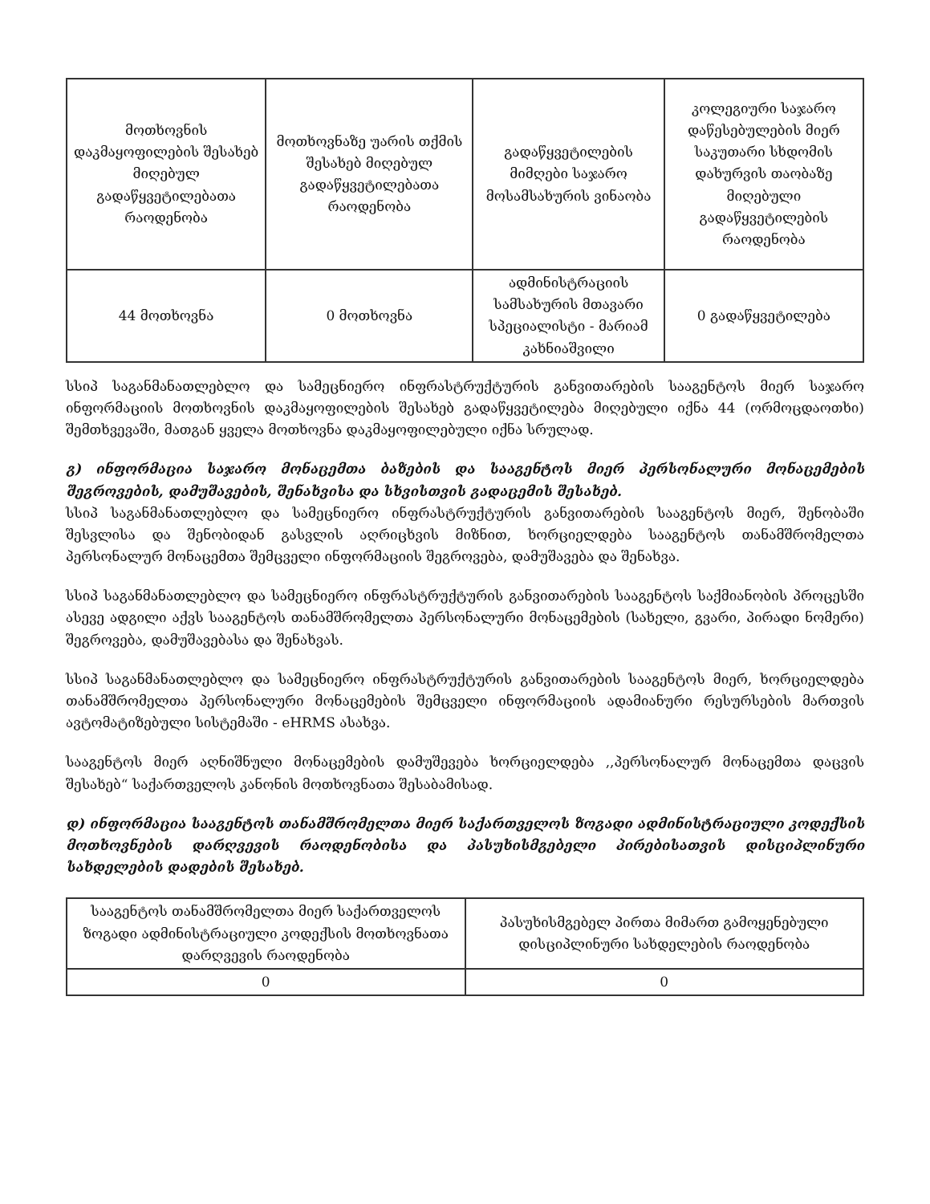| მოთხოვნის დაკმაყოფილების შესახებ მიღებულ გადაწყვეტილებათა რაოდენობა | მოთხოვნაზე უარის თქმის შესახებ მიღებულ გადაწყვეტილებათა რაოდენობა | გადაწყვეტილების მიმღები საჯარო მოსამსახურის ვინაობა | კოლეგიური საჯარო დაწესებულების მიერ საკუთარი სხდომის დახურვის თაობაზე მიღებული გადაწყვეტილების რაოდენობა |
| --- | --- | --- | --- |
| 44 მოთხოვნა | 0 მოთხოვნა | ადმინისტრაციის სამსახურის მთავარი სპეციალისტი - მარიამ კახნიაშვილი | 0 გადაწყვეტილება |
სსიპ საგანმანათლებლო და სამეცნიერო ინფრასტრუქტურის განვითარების სააგენტოს მიერ საჯარო ინფორმაციის მოთხოვნის დაკმაყოფილების შესახებ გადაწყვეტილება მიღებული იქნა 44 (ორმოცდაოთხი) შემთხვევაში, მათგან ყველა მოთხოვნა დაკმაყოფილებული იქნა სრულად.
გ) ინფორმაცია საჯარო მონაცემთა ბაზების და სააგენტოს მიერ პერსონალური მონაცემების შეგროვების, დამუშავების, შენახვისა და სხვისთვის გადაცემის შესახებ.
სსიპ საგანმანათლებლო და სამეცნიერო ინფრასტრუქტურის განვითარების სააგენტოს მიერ, შენობაში შესვლისა და შენობიდან გასვლის აღრიცხვის მიზნით, ხორციელდება სააგენტოს თანამშრომელთა პერსონალურ მონაცემთა შემცველი ინფორმაციის შეგროვება, დამუშავება და შენახვა.
სსიპ საგანმანათლებლო და სამეცნიერო ინფრასტრუქტურის განვითარების სააგენტოს საქმიანობის პროცესში ასევე ადგილი აქვს სააგენტოს თანამშრომელთა პერსონალური მონაცემების (სახელი, გვარი, პირადი ნომერი) შეგროვება, დამუშავებასა და შენახვას.
სსიპ საგანმანათლებლო და სამეცნიერო ინფრასტრუქტურის განვითარების სააგენტოს მიერ, ხორციელდება თანამშრომელთა პერსონალური მონაცემების შემცველი ინფორმაციის ადამიანური რესურსების მართვის ავტომატიზებული სისტემაში - eHRMS ასახვა.
სააგენტოს მიერ აღნიშნული მონაცემების დამუშევება ხორციელდება ,,პერსონალურ მონაცემთა დაცვის შესახებ“ საქართველოს კანონის მოთხოვნათა შესაბამისად.
დ) ინფორმაცია სააგენტოს თანამშრომელთა მიერ საქართველოს ზოგადი ადმინისტრაციული კოდექსის მოთხოვნების დარღვევის რაოდენობისა და პასუხისმგებელი პირებისათვის დისციპლინური სახდელების დადების შესახებ.
| სააგენტოს თანამშრომელთა მიერ საქართველოს ზოგადი ადმინისტრაციული კოდექსის მოთხოვნათა დარღვევის რაოდენობა | პასუხისმგებელ პირთა მიმართ გამოყენებული დისციპლინური სახდელების რაოდენობა |
| --- | --- |
| 0 | 0 |